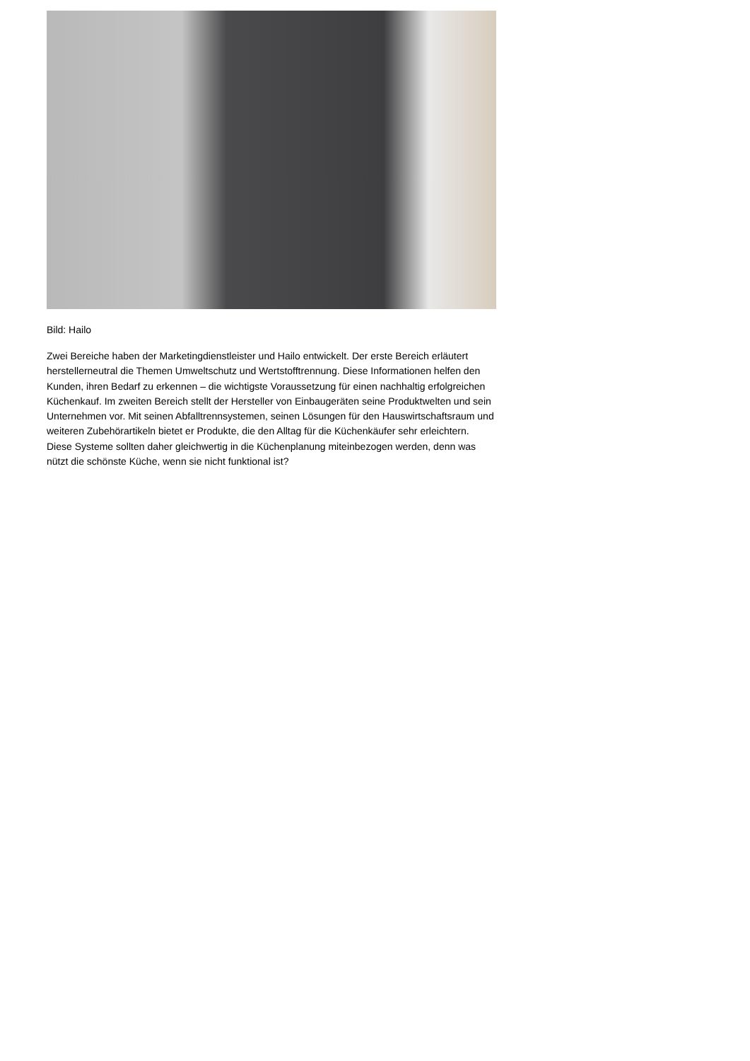Bild: Hailo
Zwei Bereiche haben der Marketingdienstleister und Hailo entwickelt. Der erste Bereich erläutert herstellerneutral die Themen Umweltschutz und Wertstofftrennung. Diese Informationen helfen den Kunden, ihren Bedarf zu erkennen – die wichtigste Voraussetzung für einen nachhaltig erfolgreichen Küchenkauf. Im zweiten Bereich stellt der Hersteller von Einbaugeräten seine Produktwelten und sein Unternehmen vor. Mit seinen Abfalltrennsystemen, seinen Lösungen für den Hauswirtschaftsraum und weiteren Zubehörartikeln bietet er Produkte, die den Alltag für die Küchenkäufer sehr erleichtern. Diese Systeme sollten daher gleichwertig in die Küchenplanung miteinbezogen werden, denn was nützt die schönste Küche, wenn sie nicht funktional ist?